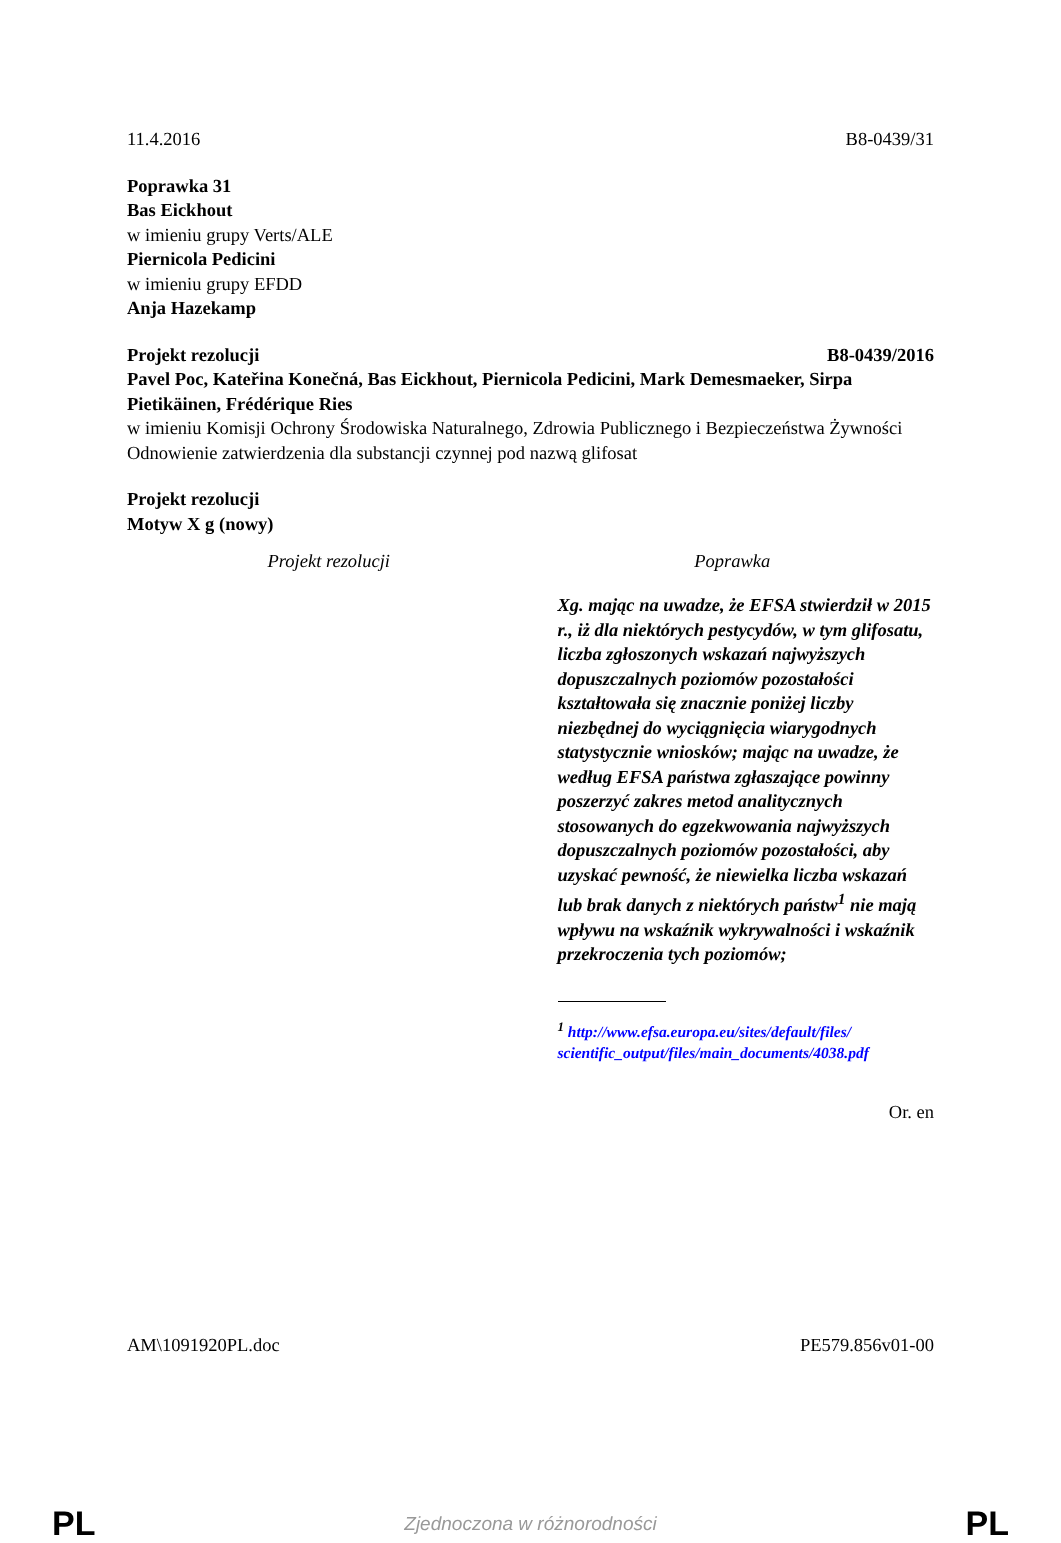11.4.2016 B8-0439/31
Poprawka 31
Bas Eickhout
w imieniu grupy Verts/ALE
Piernicola Pedicini
w imieniu grupy EFDD
Anja Hazekamp
Projekt rezolucji B8-0439/2016
Pavel Poc, Kateřina Konečná, Bas Eickhout, Piernicola Pedicini, Mark Demesmaeker, Sirpa Pietikäinen, Frédérique Ries
w imieniu Komisji Ochrony Środowiska Naturalnego, Zdrowia Publicznego i Bezpieczeństwa Żywności
Odnowienie zatwierdzenia dla substancji czynnej pod nazwą glifosat
Projekt rezolucji
Motyw X g (nowy)
| Projekt rezolucji | Poprawka |
| --- | --- |
| | Xg. mając na uwadze, że EFSA stwierdził w 2015 r., iż dla niektórych pestycydów, w tym glifosatu, liczba zgłoszonych wskazań najwyższych dopuszczalnych poziomów pozostałości kształtowała się znacznie poniżej liczby niezbędnej do wyciągnięcia wiarygodnych statystycznie wniosków; mając na uwadze, że według EFSA państwa zgłaszające powinny poszerzyć zakres metod analitycznych stosowanych do egzekwowania najwyższych dopuszczalnych poziomów pozostałości, aby uzyskać pewność, że niewielka liczba wskazań lub brak danych z niektórych państw<sup>1</sup> nie mają wpływu na wskaźnik wykrywalności i wskaźnik przekroczenia tych poziomów; <sup>1</sup> http://www.efsa.europa.eu/sites/default/files/ scientific_output/files/main_documents/4038.pdf |
Or. en
AM\1091920PL.doc PE579.856v01-00
PL Zjednoczona w różnorodności PL